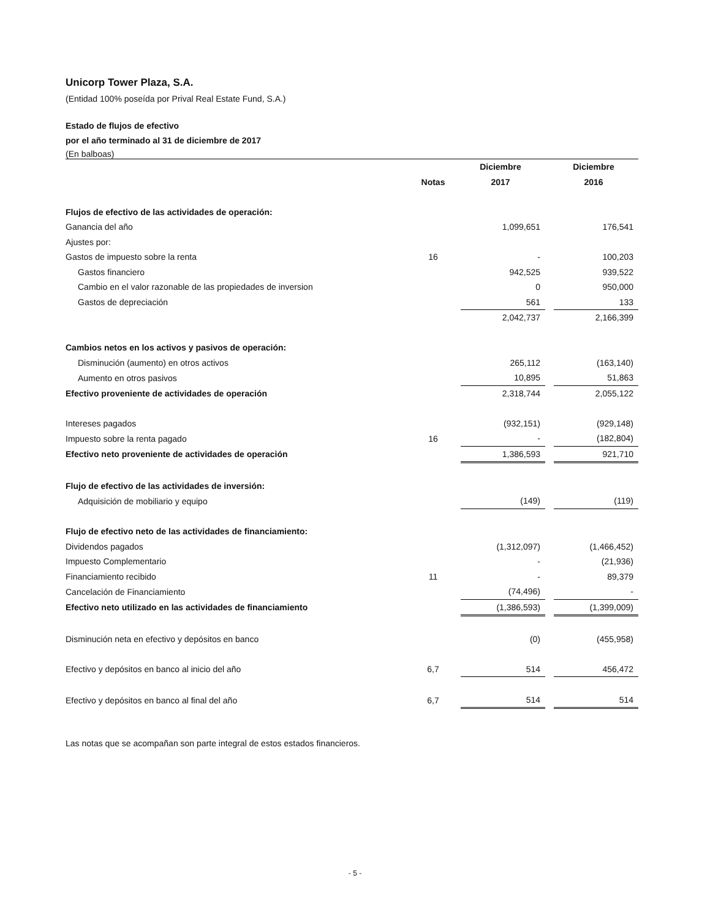Unicorp Tower Plaza, S.A.
(Entidad 100% poseída por Prival Real Estate Fund, S.A.)
Estado de flujos de efectivo
por el año terminado al 31 de diciembre de 2017
(En balboas)
| | | Diciembre | | Diciembre |
| --- | --- | --- | --- | --- |
| | Notas | 2017 | | 2016 |
| Flujos de efectivo de las actividades de operación: | | | | |
| Ganancia del año | | 1,099,651 | | 176,541 |
| Ajustes por: | | | | |
| Gastos de impuesto sobre la renta | 16 | - | | 100,203 |
| Gastos financiero | | 942,525 | | 939,522 |
| Cambio en el valor razonable de las propiedades de inversion | | 0 | | 950,000 |
| Gastos de depreciación | | 561 | | 133 |
| | | 2,042,737 | | 2,166,399 |
| Cambios netos en los activos y pasivos de operación: | | | | |
| Disminución (aumento) en otros activos | | 265,112 | | (163,140) |
| Aumento en otros pasivos | | 10,895 | | 51,863 |
| Efectivo proveniente de actividades de operación | | 2,318,744 | | 2,055,122 |
| Intereses pagados | | (932,151) | | (929,148) |
| Impuesto sobre la renta pagado | 16 | - | | (182,804) |
| Efectivo neto proveniente de actividades de operación | | 1,386,593 | | 921,710 |
| Flujo de efectivo de las actividades de inversión: | | | | |
| Adquisición de mobiliario y equipo | | (149) | | (119) |
| Flujo de efectivo neto de las actividades de financiamiento: | | | | |
| Dividendos pagados | | (1,312,097) | | (1,466,452) |
| Impuesto Complementario | | - | | (21,936) |
| Financiamiento recibido | 11 | - | | 89,379 |
| Cancelación de Financiamiento | | (74,496) | | - |
| Efectivo neto utilizado en las actividades de financiamiento | | (1,386,593) | | (1,399,009) |
| Disminución neta en efectivo y depósitos en banco | | (0) | | (455,958) |
| Efectivo y depósitos en banco al inicio del año | 6,7 | 514 | | 456,472 |
| Efectivo y depósitos en banco al final del año | 6,7 | 514 | | 514 |
Las notas que se acompañan son parte integral de estos estados financieros.
- 5 -